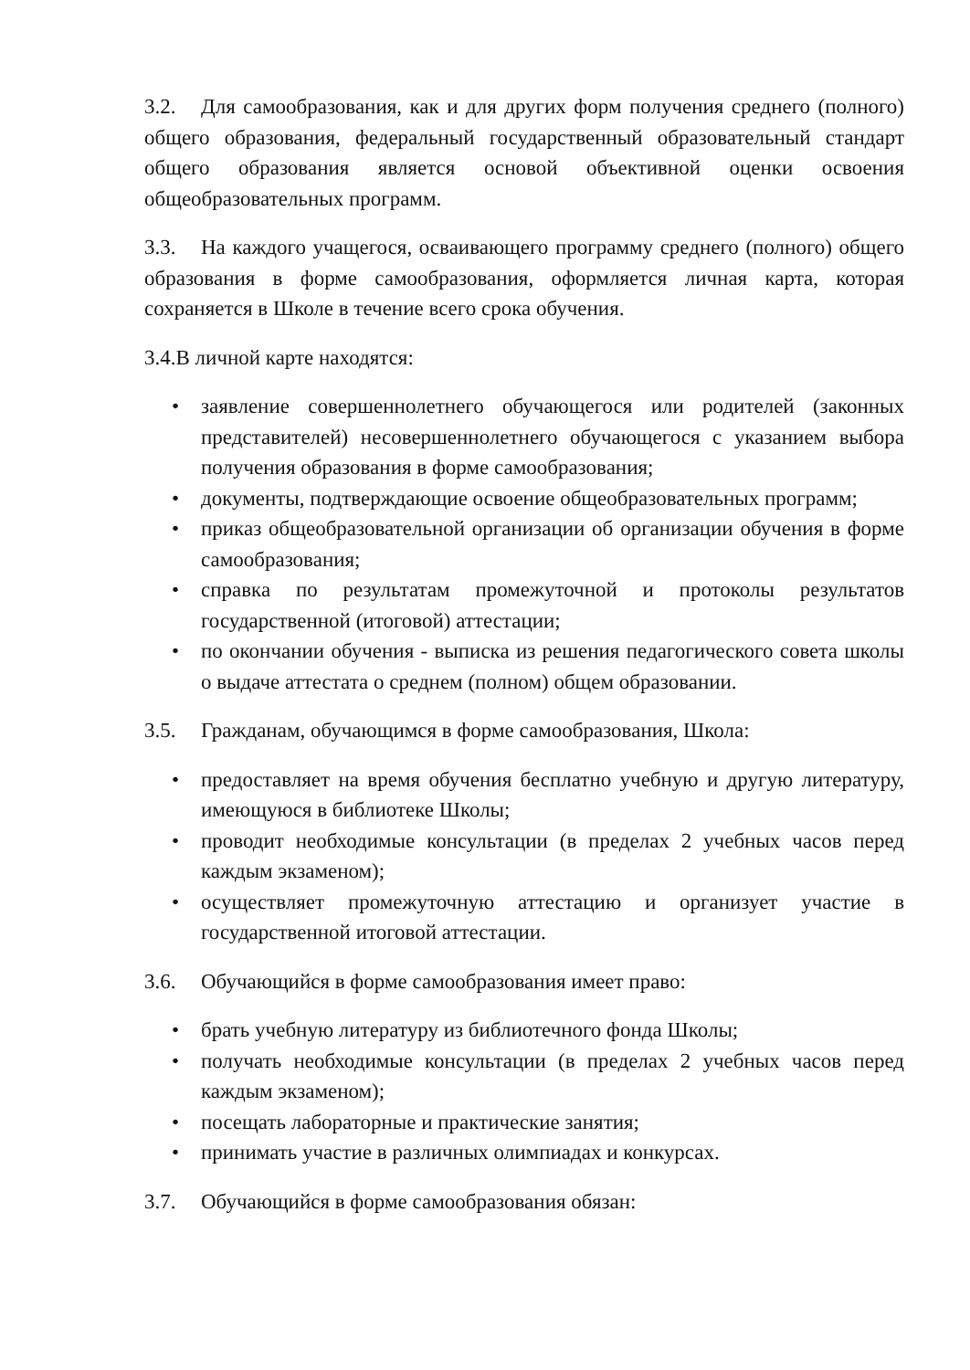3.2. Для самообразования, как и для других форм получения среднего (полного) общего образования, федеральный государственный образовательный стандарт общего образования является основой объективной оценки освоения общеобразовательных программ.
3.3. На каждого учащегося, осваивающего программу среднего (полного) общего образования в форме самообразования, оформляется личная карта, которая сохраняется в Школе в течение всего срока обучения.
3.4.В личной карте находятся:
• заявление совершеннолетнего обучающегося или родителей (законных представителей) несовершеннолетнего обучающегося с указанием выбора получения образования в форме самообразования;
• документы, подтверждающие освоение общеобразовательных программ;
• приказ общеобразовательной организации об организации обучения в форме самообразования;
• справка по результатам промежуточной и протоколы результатов государственной (итоговой) аттестации;
• по окончании обучения - выписка из решения педагогического совета школы о выдаче аттестата о среднем (полном) общем образовании.
3.5. Гражданам, обучающимся в форме самообразования, Школа:
• предоставляет на время обучения бесплатно учебную и другую литературу, имеющуюся в библиотеке Школы;
• проводит необходимые консультации (в пределах 2 учебных часов перед каждым экзаменом);
• осуществляет промежуточную аттестацию и организует участие в государственной итоговой аттестации.
3.6. Обучающийся в форме самообразования имеет право:
• брать учебную литературу из библиотечного фонда Школы;
• получать необходимые консультации (в пределах 2 учебных часов перед каждым экзаменом);
• посещать лабораторные и практические занятия;
• принимать участие в различных олимпиадах и конкурсах.
3.7. Обучающийся в форме самообразования обязан: